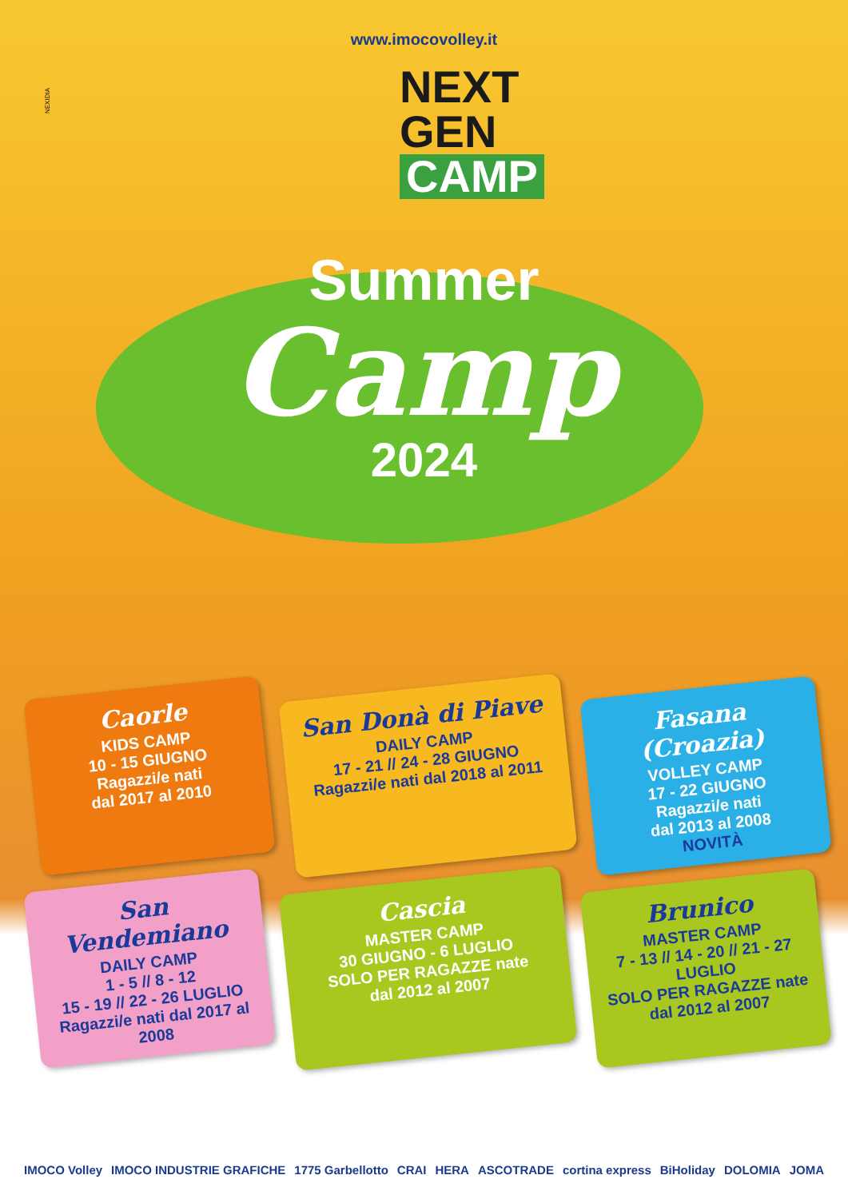NEXIDIA
www.imocovolley.it
NEXT
GEN
CAMP
Summer
Camp
2024
Caorle
KIDS CAMP
10 - 15 GIUGNO
Ragazzi/e nati
dal 2017 al 2010
San Donà di Piave
DAILY CAMP
17 - 21 // 24 - 28 GIUGNO
Ragazzi/e nati dal 2018 al 2011
Fasana (Croazia)
VOLLEY CAMP
17 - 22 GIUGNO
Ragazzi/e nati
dal 2013 al 2008
NOVITÀ
San Vendemiano
DAILY CAMP
1 - 5 // 8 - 12
15 - 19 // 22 - 26 LUGLIO
Ragazzi/e nati dal 2017 al 2008
Cascia
MASTER CAMP
30 GIUGNO - 6 LUGLIO
SOLO PER RAGAZZE nate
dal 2012 al 2007
Brunico
MASTER CAMP
7 - 13 // 14 - 20 // 21 - 27 LUGLIO
SOLO PER RAGAZZE nate
dal 2012 al 2007
IMOCO Volley IMOCO INDUSTRIE GRAFICHE 1775 Garbellotto CRAI HERA ASCOTRADE cortina express BiHoliday DOLOMIA JOMA